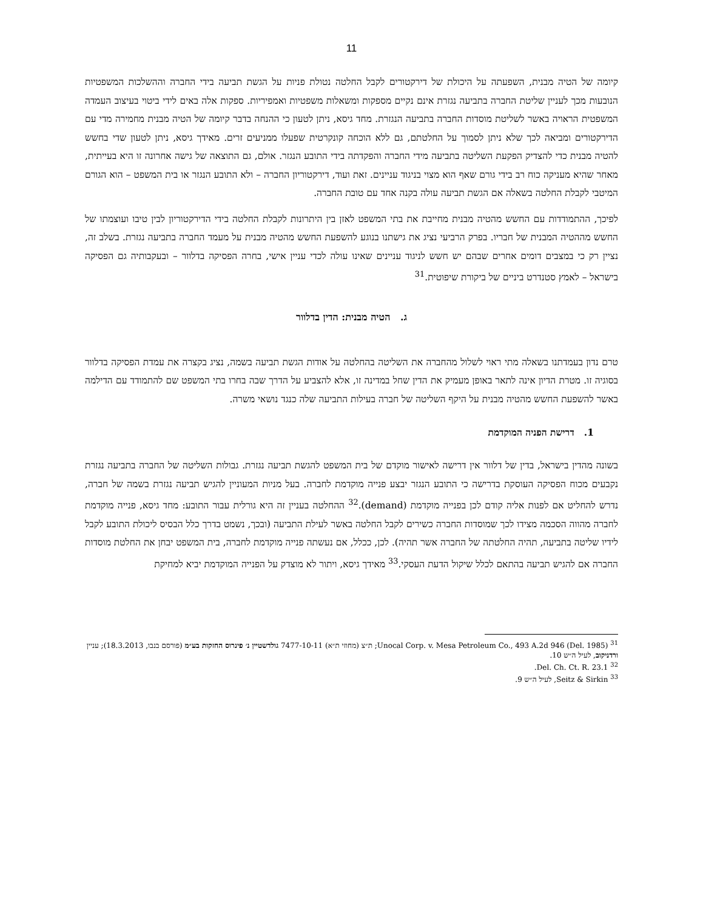11
קיומה של הטיה מבנית, השפעתה על היכולת של דירקטורים לקבל החלטה נטולת פניות על הגשת תביעה בידי החברה וההשלכות המשפטיות הנובעות מכך לעניין שליטת החברה בתביעה נגזרת אינם נקיים מספקות ומשאלות משפטיות ואמפיריות. ספקות אלה באים לידי ביטוי בעיצוב העמדה המשפטית הראויה באשר לשליטת מוסדות החברה בתביעה הנגזרת. מחד גיסא, ניתן לטעון כי ההנחה בדבר קיומה של הטיה מבנית מחמירה מדי עם הדירקטורים ומביאה לכך שלא ניתן לסמוך על החלטתם, גם ללא הוכחה קונקרטית שפעלו ממניעים זרים. מאידך גיסא, ניתן לטעון שדי בחשש להטיה מבנית כדי להצדיק הפקעת השליטה בתביעה מידי החברה והפקדתה בידי התובע הנגזר. אולם, גם התוצאה של גישה אחרונה זו היא בעייתית, מאחר שהיא מעניקה כוח רב בידי גורם שאף הוא מצוי בניגוד עניינים. זאת ועוד, דירקטוריון החברה – ולא התובע הנגזר או בית המשפט – הוא הגורם המיטבי לקבלת החלטה בשאלה אם הגשת תביעה עולה בקנה אחד עם טובת החברה.
לפיכך, ההתמודדות עם החשש מהטיה מבנית מחייבת את בתי המשפט לאזן בין היתרונות לקבלת החלטה בידי הדירקטוריון לבין טיבו ועוצמתו של החשש מההטיה המבנית של חבריו. בפרק הרביעי נציג את גישתנו בנוגע להשפעת החשש מהטיה מבנית על מעמד החברה בתביעה נגזרת. בשלב זה, נציין רק כי במצבים דומים אחרים שבהם יש חשש לניגוד עניינים שאינו עולה לכדי עניין אישי, בחרה הפסיקה בדלוור – ובעקבותיה גם הפסיקה בישראל – לאמץ סטנדרט ביניים של ביקורת שיפוטית.<sup>31</sup>
ג. הטיה מבנית: הדין בדלוור
טרם נדון בעמדתנו בשאלה מתי ראוי לשלול מהחברה את השליטה בהחלטה על אודות הגשת תביעה בשמה, נציג בקצרה את עמדת הפסיקה בדלוור בסוגיה זו. מטרת הדיון אינה לתאר באופן מעמיק את הדין שחל במדינה זו, אלא להצביע על הדרך שבה בחרו בתי המשפט שם להתמודד עם הדילמה באשר להשפעת החשש מהטיה מבנית על היקף השליטה של חברה בעילות התביעה שלה כנגד נושאי משרה.
1. דרישת הפניה המוקדמת
בשונה מהדין בישראל, בדין של דלוור אין דרישה לאישור מוקדם של בית המשפט להגשת תביעה נגזרת. גבולות השליטה של החברה בתביעה נגזרת נקבעים מכוח הפסיקה העוסקת בדרישה כי התובע הנגזר יבצע פנייה מוקדמת לחברה. בעל מניות המעוניין להגיש תביעה נגזרת בשמה של חברה, נדרש להחליט אם לפנות אליה קודם לכן בפנייה מוקדמת (demand).<sup>32</sup> ההחלטה בעניין זה היא גורלית עבור התובע: מחד גיסא, פנייה מוקדמת לחברה מהווה הסכמה מצידו לכך שמוסדות החברה כשירים לקבל החלטה באשר לעילת התביעה (ובכך, נשמט בדרך כלל הבסיס ליכולת התובע לקבל לידיו שליטה בתביעה, תהיה החלטתה של החברה אשר תהיה). לכן, ככלל, אם נעשתה פנייה מוקדמת לחברה, בית המשפט יבחן את החלטת מוסדות החברה אם להגיש תביעה בהתאם לכלל שיקול הדעת העסקי.<sup>33</sup> מאידך גיסא, ויתור לא מוצדק על הפנייה המוקדמת יביא למחיקת
<sup>31</sup> Unocal Corp. v. Mesa Petroleum Co., 493 A.2d 946 (Del. 1985); ת״צ (מחוזי ת״א) 7477-10-11 גולדשטיין נ׳ פינרוס החזקות בע״מ (פורסם בנבו, 18.3.2013); עניין ורדניקוב, לעיל ה״ש 10.
<sup>32</sup> Del. Ch. Ct. R. 23.1.
<sup>33</sup> Seitz & Sirkin, לעיל ה״ש 9.